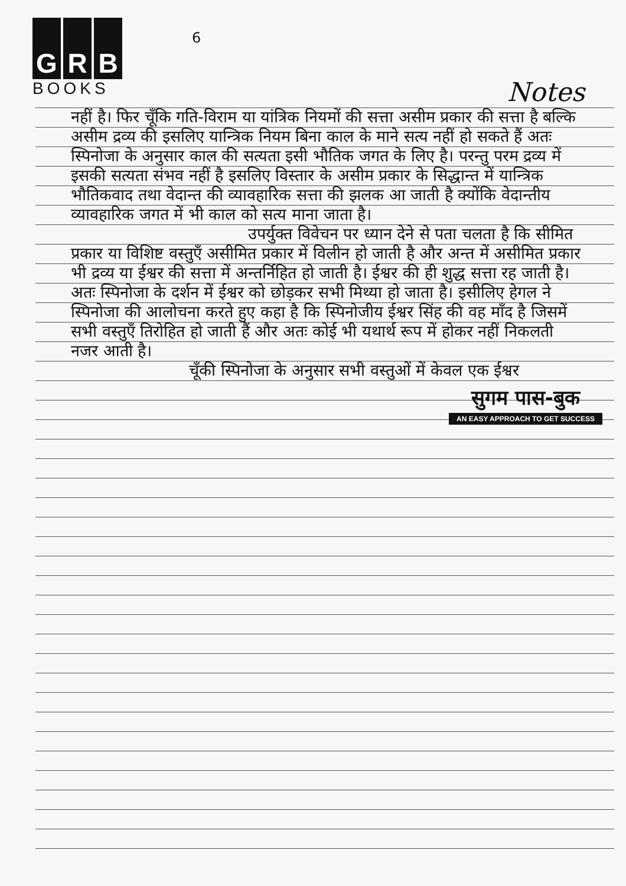G R B
BOOKS
6
Notes
नहीं है। फिर चूँकि गति-विराम या यांत्रिक नियमों की सत्ता असीम प्रकार की सत्ता है बल्कि असीम द्रव्य की इसलिए यान्त्रिक नियम बिना काल के माने सत्य नहीं हो सकते हैं अतः स्पिनोजा के अनुसार काल की सत्यता इसी भौतिक जगत के लिए है। परन्तु परम द्रव्य में इसकी सत्यता संभव नहीं है इसलिए विस्तार के असीम प्रकार के सिद्धान्त में यान्त्रिक भौतिकवाद तथा वेदान्त की व्यावहारिक सत्ता की झलक आ जाती है क्योंकि वेदान्तीय व्यावहारिक जगत में भी काल को सत्य माना जाता है।
उपर्युक्त विवेचन पर ध्यान देने से पता चलता है कि सीमित प्रकार या विशिष्ट वस्तुएँ असीमित प्रकार में विलीन हो जाती है और अन्त में असीमित प्रकार भी द्रव्य या ईश्वर की सत्ता में अन्तर्निहित हो जाती है। ईश्वर की ही शुद्ध सत्ता रह जाती है। अतः स्पिनोजा के दर्शन में ईश्वर को छोड़कर सभी मिथ्या हो जाता है। इसीलिए हेगल ने स्पिनोजा की आलोचना करते हुए कहा है कि स्पिनोजीय ईश्वर सिंह की वह माँद है जिसमें सभी वस्तुएँ तिरोहित हो जाती हैं और अतः कोई भी यथार्थ रूप में होकर नहीं निकलती नजर आती है।
चूँकी स्पिनोजा के अनुसार सभी वस्तुओं में केवल एक ईश्वर
सुगम पास-बुक
AN EASY APPROACH TO GET SUCCESS